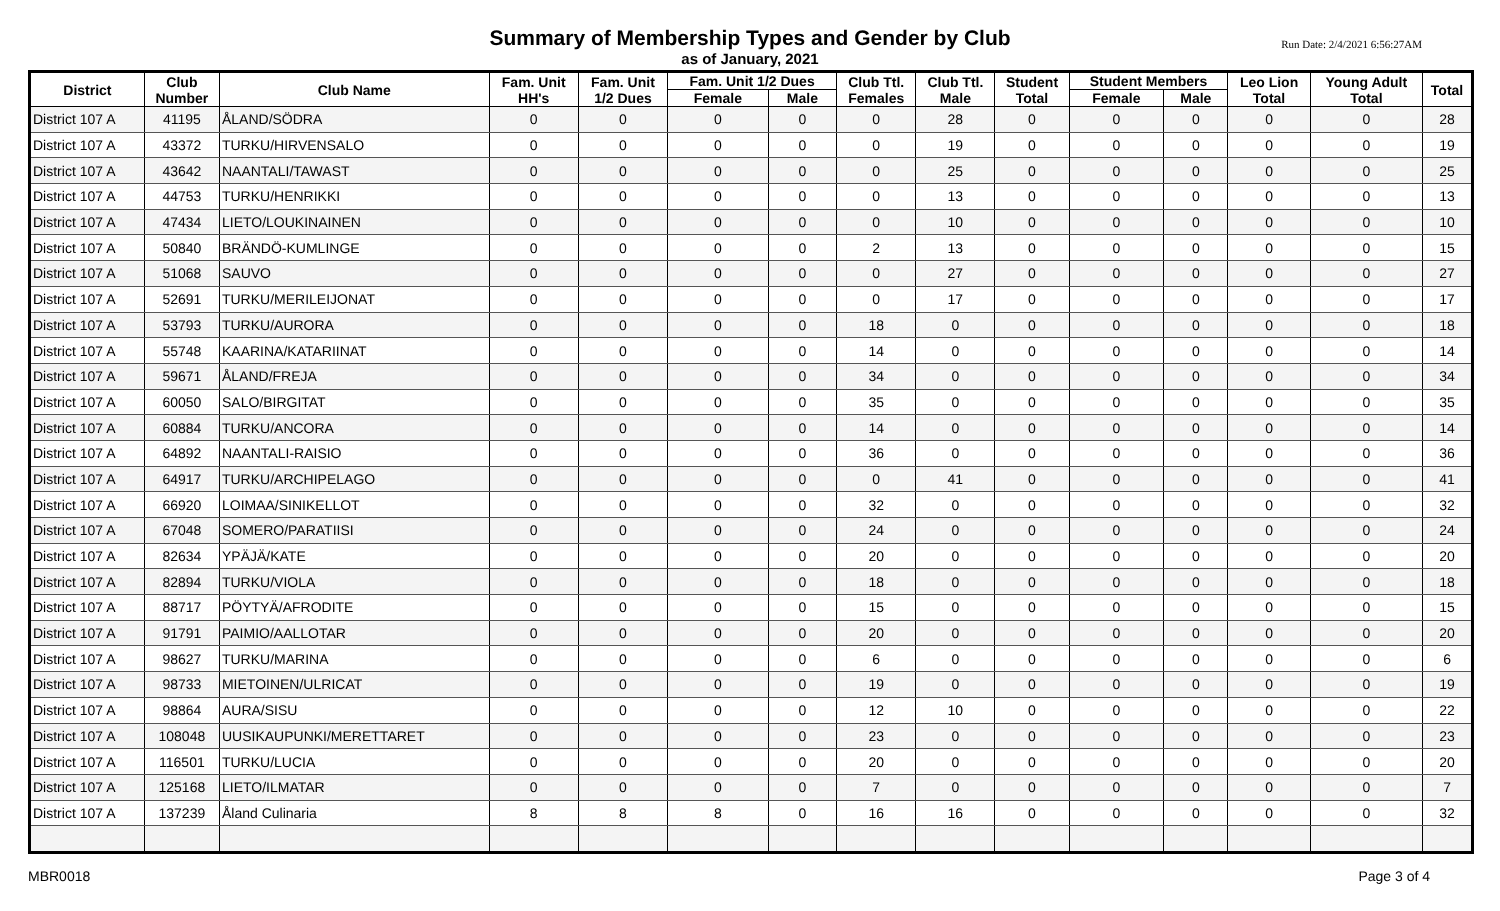Summary of Membership Types and Gender by Club
as of January, 2021
Run Date: 2/4/2021 6:56:27AM
| District | Club Number | Club Name | Fam. Unit HH's | Fam. Unit 1/2 Dues | Fam. Unit 1/2 Dues | | Club Ttl. Females | Club Ttl. Male | Student Total | Student Members | | Leo Lion Total | Young Adult Total | Total |
| --- | --- | --- | --- | --- | --- | --- | --- | --- | --- | --- | --- | --- | --- | --- |
| | | | | | Female | Male | | | | Female | Male | | | |
| District 107 A | 41195 | ÅLAND/SÖDRA | 0 | 0 | 0 | 0 | 0 | 28 | 0 | 0 | 0 | 0 | 0 | 28 |
| District 107 A | 43372 | TURKU/HIRVENSALO | 0 | 0 | 0 | 0 | 0 | 19 | 0 | 0 | 0 | 0 | 0 | 19 |
| District 107 A | 43642 | NAANTALI/TAWAST | 0 | 0 | 0 | 0 | 0 | 25 | 0 | 0 | 0 | 0 | 0 | 25 |
| District 107 A | 44753 | TURKU/HENRIKKI | 0 | 0 | 0 | 0 | 0 | 13 | 0 | 0 | 0 | 0 | 0 | 13 |
| District 107 A | 47434 | LIETO/LOUKINAINEN | 0 | 0 | 0 | 0 | 0 | 10 | 0 | 0 | 0 | 0 | 0 | 10 |
| District 107 A | 50840 | BRÄNDÖ-KUMLINGE | 0 | 0 | 0 | 0 | 2 | 13 | 0 | 0 | 0 | 0 | 0 | 15 |
| District 107 A | 51068 | SAUVO | 0 | 0 | 0 | 0 | 0 | 27 | 0 | 0 | 0 | 0 | 0 | 27 |
| District 107 A | 52691 | TURKU/MERILEIJONAT | 0 | 0 | 0 | 0 | 0 | 17 | 0 | 0 | 0 | 0 | 0 | 17 |
| District 107 A | 53793 | TURKU/AURORA | 0 | 0 | 0 | 0 | 18 | 0 | 0 | 0 | 0 | 0 | 0 | 18 |
| District 107 A | 55748 | KAARINA/KATARIINAT | 0 | 0 | 0 | 0 | 14 | 0 | 0 | 0 | 0 | 0 | 0 | 14 |
| District 107 A | 59671 | ÅLAND/FREJA | 0 | 0 | 0 | 0 | 34 | 0 | 0 | 0 | 0 | 0 | 0 | 34 |
| District 107 A | 60050 | SALO/BIRGITAT | 0 | 0 | 0 | 0 | 35 | 0 | 0 | 0 | 0 | 0 | 0 | 35 |
| District 107 A | 60884 | TURKU/ANCORA | 0 | 0 | 0 | 0 | 14 | 0 | 0 | 0 | 0 | 0 | 0 | 14 |
| District 107 A | 64892 | NAANTALI-RAISIO | 0 | 0 | 0 | 0 | 36 | 0 | 0 | 0 | 0 | 0 | 0 | 36 |
| District 107 A | 64917 | TURKU/ARCHIPELAGO | 0 | 0 | 0 | 0 | 0 | 41 | 0 | 0 | 0 | 0 | 0 | 41 |
| District 107 A | 66920 | LOIMAA/SINIKELLOT | 0 | 0 | 0 | 0 | 32 | 0 | 0 | 0 | 0 | 0 | 0 | 32 |
| District 107 A | 67048 | SOMERO/PARATIISI | 0 | 0 | 0 | 0 | 24 | 0 | 0 | 0 | 0 | 0 | 0 | 24 |
| District 107 A | 82634 | YPÄJÄ/KATE | 0 | 0 | 0 | 0 | 20 | 0 | 0 | 0 | 0 | 0 | 0 | 20 |
| District 107 A | 82894 | TURKU/VIOLA | 0 | 0 | 0 | 0 | 18 | 0 | 0 | 0 | 0 | 0 | 0 | 18 |
| District 107 A | 88717 | PÖYTYÄ/AFRODITE | 0 | 0 | 0 | 0 | 15 | 0 | 0 | 0 | 0 | 0 | 0 | 15 |
| District 107 A | 91791 | PAIMIO/AALLOTAR | 0 | 0 | 0 | 0 | 20 | 0 | 0 | 0 | 0 | 0 | 0 | 20 |
| District 107 A | 98627 | TURKU/MARINA | 0 | 0 | 0 | 0 | 6 | 0 | 0 | 0 | 0 | 0 | 0 | 6 |
| District 107 A | 98733 | MIETOINEN/ULRICAT | 0 | 0 | 0 | 0 | 19 | 0 | 0 | 0 | 0 | 0 | 0 | 19 |
| District 107 A | 98864 | AURA/SISU | 0 | 0 | 0 | 0 | 12 | 10 | 0 | 0 | 0 | 0 | 0 | 22 |
| District 107 A | 108048 | UUSIKAUPUNKI/MERETTARET | 0 | 0 | 0 | 0 | 23 | 0 | 0 | 0 | 0 | 0 | 0 | 23 |
| District 107 A | 116501 | TURKU/LUCIA | 0 | 0 | 0 | 0 | 20 | 0 | 0 | 0 | 0 | 0 | 0 | 20 |
| District 107 A | 125168 | LIETO/ILMATAR | 0 | 0 | 0 | 0 | 7 | 0 | 0 | 0 | 0 | 0 | 0 | 7 |
| District 107 A | 137239 | Åland Culinaria | 8 | 8 | 8 | 0 | 16 | 16 | 0 | 0 | 0 | 0 | 0 | 32 |
MBR0018 Page 3 of 4